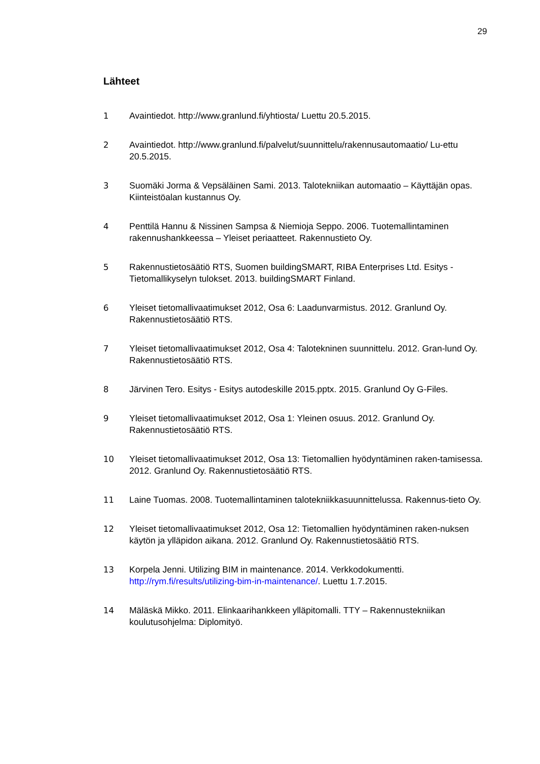29
Lähteet
1 Avaintiedot. http://www.granlund.fi/yhtiosta/ Luettu 20.5.2015.
2 Avaintiedot. http://www.granlund.fi/palvelut/suunnittelu/rakennusautomaatio/ Lu-ettu 20.5.2015.
3 Suomäki Jorma & Vepsäläinen Sami. 2013. Talotekniikan automaatio – Käyttäjän opas. Kiinteistöalan kustannus Oy.
4 Penttilä Hannu & Nissinen Sampsa & Niemioja Seppo. 2006. Tuotemallintaminen rakennushankkeessa – Yleiset periaatteet. Rakennustieto Oy.
5 Rakennustietosäätiö RTS, Suomen buildingSMART, RIBA Enterprises Ltd. Esitys - Tietomallikyselyn tulokset. 2013. buildingSMART Finland.
6 Yleiset tietomallivaatimukset 2012, Osa 6: Laadunvarmistus. 2012. Granlund Oy. Rakennustietosäätiö RTS.
7 Yleiset tietomallivaatimukset 2012, Osa 4: Talotekninen suunnittelu. 2012. Gran-lund Oy. Rakennustietosäätiö RTS.
8 Järvinen Tero. Esitys - Esitys autodeskille 2015.pptx. 2015. Granlund Oy G-Files.
9 Yleiset tietomallivaatimukset 2012, Osa 1: Yleinen osuus. 2012. Granlund Oy. Rakennustietosäätiö RTS.
10 Yleiset tietomallivaatimukset 2012, Osa 13: Tietomallien hyödyntäminen raken-tamisessa. 2012. Granlund Oy. Rakennustietosäätiö RTS.
11 Laine Tuomas. 2008. Tuotemallintaminen talotekniikkasuunnittelussa. Rakennus-tieto Oy.
12 Yleiset tietomallivaatimukset 2012, Osa 12: Tietomallien hyödyntäminen raken-nuksen käytön ja ylläpidon aikana. 2012. Granlund Oy. Rakennustietosäätiö RTS.
13 Korpela Jenni. Utilizing BIM in maintenance. 2014. Verkkodokumentti. http://rym.fi/results/utilizing-bim-in-maintenance/. Luettu 1.7.2015.
14 Mäläskä Mikko. 2011. Elinkaarihankkeen ylläpitomalli. TTY – Rakennustekniikan koulutusohjelma: Diplomityö.